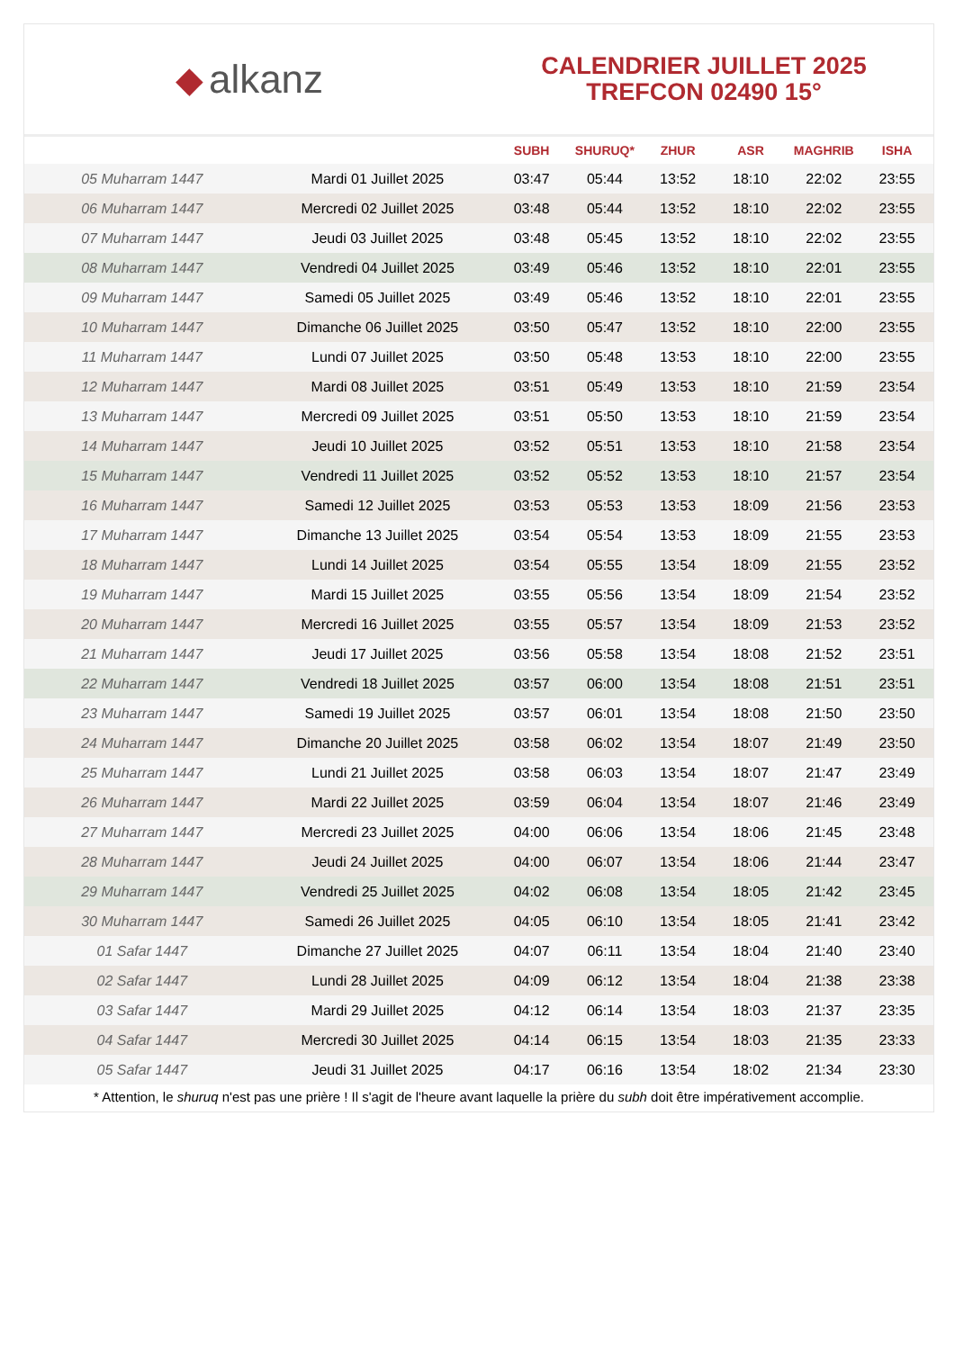◆ alkanz
CALENDRIER JUILLET 2025
TREFCON 02490 15°
| | | SUBH | SHURUQ* | ZHUR | ASR | MAGHRIB | ISHA |
| --- | --- | --- | --- | --- | --- | --- | --- |
| 05 Muharram 1447 | Mardi 01 Juillet 2025 | 03:47 | 05:44 | 13:52 | 18:10 | 22:02 | 23:55 |
| 06 Muharram 1447 | Mercredi 02 Juillet 2025 | 03:48 | 05:44 | 13:52 | 18:10 | 22:02 | 23:55 |
| 07 Muharram 1447 | Jeudi 03 Juillet 2025 | 03:48 | 05:45 | 13:52 | 18:10 | 22:02 | 23:55 |
| 08 Muharram 1447 | Vendredi 04 Juillet 2025 | 03:49 | 05:46 | 13:52 | 18:10 | 22:01 | 23:55 |
| 09 Muharram 1447 | Samedi 05 Juillet 2025 | 03:49 | 05:46 | 13:52 | 18:10 | 22:01 | 23:55 |
| 10 Muharram 1447 | Dimanche 06 Juillet 2025 | 03:50 | 05:47 | 13:52 | 18:10 | 22:00 | 23:55 |
| 11 Muharram 1447 | Lundi 07 Juillet 2025 | 03:50 | 05:48 | 13:53 | 18:10 | 22:00 | 23:55 |
| 12 Muharram 1447 | Mardi 08 Juillet 2025 | 03:51 | 05:49 | 13:53 | 18:10 | 21:59 | 23:54 |
| 13 Muharram 1447 | Mercredi 09 Juillet 2025 | 03:51 | 05:50 | 13:53 | 18:10 | 21:59 | 23:54 |
| 14 Muharram 1447 | Jeudi 10 Juillet 2025 | 03:52 | 05:51 | 13:53 | 18:10 | 21:58 | 23:54 |
| 15 Muharram 1447 | Vendredi 11 Juillet 2025 | 03:52 | 05:52 | 13:53 | 18:10 | 21:57 | 23:54 |
| 16 Muharram 1447 | Samedi 12 Juillet 2025 | 03:53 | 05:53 | 13:53 | 18:09 | 21:56 | 23:53 |
| 17 Muharram 1447 | Dimanche 13 Juillet 2025 | 03:54 | 05:54 | 13:53 | 18:09 | 21:55 | 23:53 |
| 18 Muharram 1447 | Lundi 14 Juillet 2025 | 03:54 | 05:55 | 13:54 | 18:09 | 21:55 | 23:52 |
| 19 Muharram 1447 | Mardi 15 Juillet 2025 | 03:55 | 05:56 | 13:54 | 18:09 | 21:54 | 23:52 |
| 20 Muharram 1447 | Mercredi 16 Juillet 2025 | 03:55 | 05:57 | 13:54 | 18:09 | 21:53 | 23:52 |
| 21 Muharram 1447 | Jeudi 17 Juillet 2025 | 03:56 | 05:58 | 13:54 | 18:08 | 21:52 | 23:51 |
| 22 Muharram 1447 | Vendredi 18 Juillet 2025 | 03:57 | 06:00 | 13:54 | 18:08 | 21:51 | 23:51 |
| 23 Muharram 1447 | Samedi 19 Juillet 2025 | 03:57 | 06:01 | 13:54 | 18:08 | 21:50 | 23:50 |
| 24 Muharram 1447 | Dimanche 20 Juillet 2025 | 03:58 | 06:02 | 13:54 | 18:07 | 21:49 | 23:50 |
| 25 Muharram 1447 | Lundi 21 Juillet 2025 | 03:58 | 06:03 | 13:54 | 18:07 | 21:47 | 23:49 |
| 26 Muharram 1447 | Mardi 22 Juillet 2025 | 03:59 | 06:04 | 13:54 | 18:07 | 21:46 | 23:49 |
| 27 Muharram 1447 | Mercredi 23 Juillet 2025 | 04:00 | 06:06 | 13:54 | 18:06 | 21:45 | 23:48 |
| 28 Muharram 1447 | Jeudi 24 Juillet 2025 | 04:00 | 06:07 | 13:54 | 18:06 | 21:44 | 23:47 |
| 29 Muharram 1447 | Vendredi 25 Juillet 2025 | 04:02 | 06:08 | 13:54 | 18:05 | 21:42 | 23:45 |
| 30 Muharram 1447 | Samedi 26 Juillet 2025 | 04:05 | 06:10 | 13:54 | 18:05 | 21:41 | 23:42 |
| 01 Safar 1447 | Dimanche 27 Juillet 2025 | 04:07 | 06:11 | 13:54 | 18:04 | 21:40 | 23:40 |
| 02 Safar 1447 | Lundi 28 Juillet 2025 | 04:09 | 06:12 | 13:54 | 18:04 | 21:38 | 23:38 |
| 03 Safar 1447 | Mardi 29 Juillet 2025 | 04:12 | 06:14 | 13:54 | 18:03 | 21:37 | 23:35 |
| 04 Safar 1447 | Mercredi 30 Juillet 2025 | 04:14 | 06:15 | 13:54 | 18:03 | 21:35 | 23:33 |
| 05 Safar 1447 | Jeudi 31 Juillet 2025 | 04:17 | 06:16 | 13:54 | 18:02 | 21:34 | 23:30 |
* Attention, le shuruq n'est pas une prière ! Il s'agit de l'heure avant laquelle la prière du subh doit être impérativement accomplie.